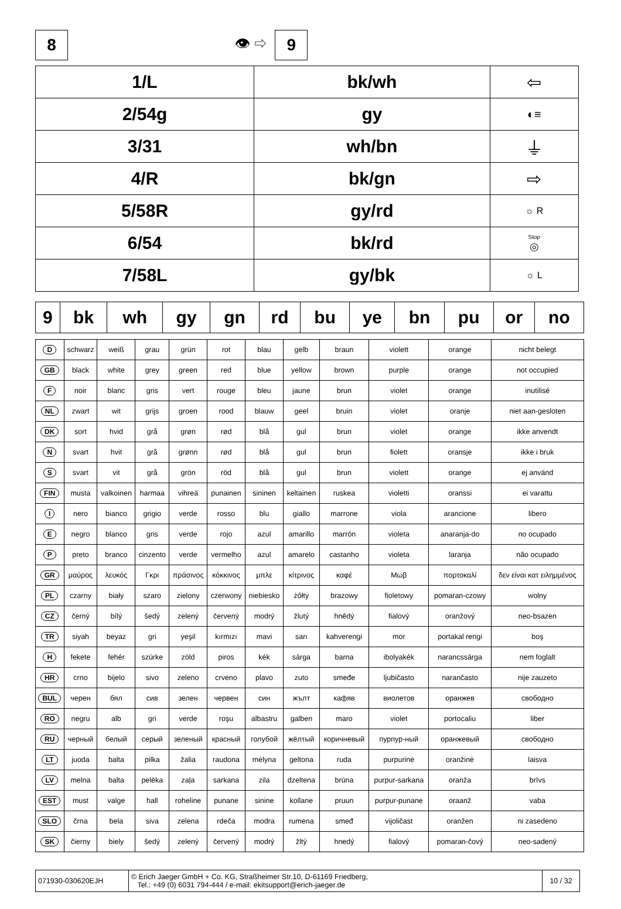8
👁 ⇨
9
| 1/L | bk/wh | ⇦ |
| 2/54g | gy | ◐≡ |
| 3/31 | wh/bn | ⏚ |
| 4/R | bk/gn | ⇨ |
| 5/58R | gy/rd | ☼ R |
| 6/54 | bk/rd | Stop ◎ |
| 7/58L | gy/bk | ☼ L |
| 9 | bk | wh | gy | gn | rd | bu | ye | bn | pu | or | no |
| --- | --- | --- | --- | --- | --- | --- | --- | --- | --- | --- | --- |
| D | schwarz | weiß | grau | grün | rot | blau | gelb | braun | violett | orange | nicht belegt |
| GB | black | white | grey | green | red | blue | yellow | brown | purple | orange | not occupied |
| F | noir | blanc | gris | vert | rouge | bleu | jaune | brun | violet | orange | inutilisé |
| NL | zwart | wit | grijs | groen | rood | blauw | geel | bruin | violet | oranje | niet aan-gesloten |
| DK | sort | hvid | grå | grøn | rød | blå | gul | brun | violet | orange | ikke anvendt |
| N | svart | hvit | grå | grønn | rød | blå | gul | brun | fiolett | oransje | ikke i bruk |
| S | svart | vit | grå | grön | röd | blå | gul | brun | violett | orange | ej använd |
| FIN | musta | valkoinen | harmaa | vihreä | punainen | sininen | keltainen | ruskea | violetti | oranssi | ei varattu |
| I | nero | bianco | grigio | verde | rosso | blu | giallo | marrone | viola | arancione | libero |
| E | negro | blanco | gris | verde | rojo | azul | amarillo | marrón | violeta | anaranja-do | no ocupado |
| P | preto | branco | cinzento | verde | vermelho | azul | amarelo | castanho | violeta | laranja | não ocupado |
| GR | μαύρος | λευκός | Γκρι | πράσινος | κόκκινος | μπλε | κίτρινος | καφέ | Μωβ | πορτοκαλί | δεν είναι κατ ειλημμένος |
| PL | czarny | biały | szaro | zielony | czerwony | niebiesko | żółty | brazowy | fioletowy | pomaran-czowy | wolny |
| CZ | černý | bílý | šedý | zelený | červený | modrý | žlutý | hnědý | fialový | oranžový | neo-bsazen |
| TR | siyah | beyaz | gri | yeşil | kırmızı | mavi | sarı | kahverengi | mor | portakal rengi | boş |
| H | fekete | fehér | szürke | zöld | piros | kék | sárga | barna | ibolyakék | narancssárga | nem foglalt |
| HR | crno | bijelo | sivo | zeleno | crveno | plavo | zuto | smeđe | ljubičasto | narančasto | nije zauzeto |
| BUL | черен | бял | сив | зелен | червен | син | жълт | кафяв | виолетов | оранжев | свободно |
| RO | negru | alb | gri | verde | roşu | albastru | galben | maro | violet | portocaliu | liber |
| RU | черный | белый | серый | зеленый | красный | голубой | жёлтый | коричневый | пурпур-ный | оранжевый | свободно |
| LT | juoda | balta | pilka | žalia | raudona | mėlyna | geltona | ruda | purpurinė | oranžinė | laisva |
| LV | melna | balta | pelēka | zaļa | sarkana | zila | dzeltena | brūna | purpur-sarkana | oranža | brīvs |
| EST | must | valge | hall | roheline | punane | sinine | kollane | pruun | purpur-punane | oraanž | vaba |
| SLO | črna | bela | siva | zelena | rdeča | modra | rumena | smeđ | vijoličast | oranžen | ni zasedeno |
| SK | čierny | biely | šedý | zelený | červený | modrý | žltý | hnedý | fialový | pomaran-čový | neo-sadený |
| 071930-030620EJH | © Erich Jaeger GmbH + Co. KG, Straßheimer Str.10, D-61169 Friedberg, Tel.: +49 (0) 6031 794-444 / e-mail: ekitsupport@erich-jaeger.de | 10 / 32 |